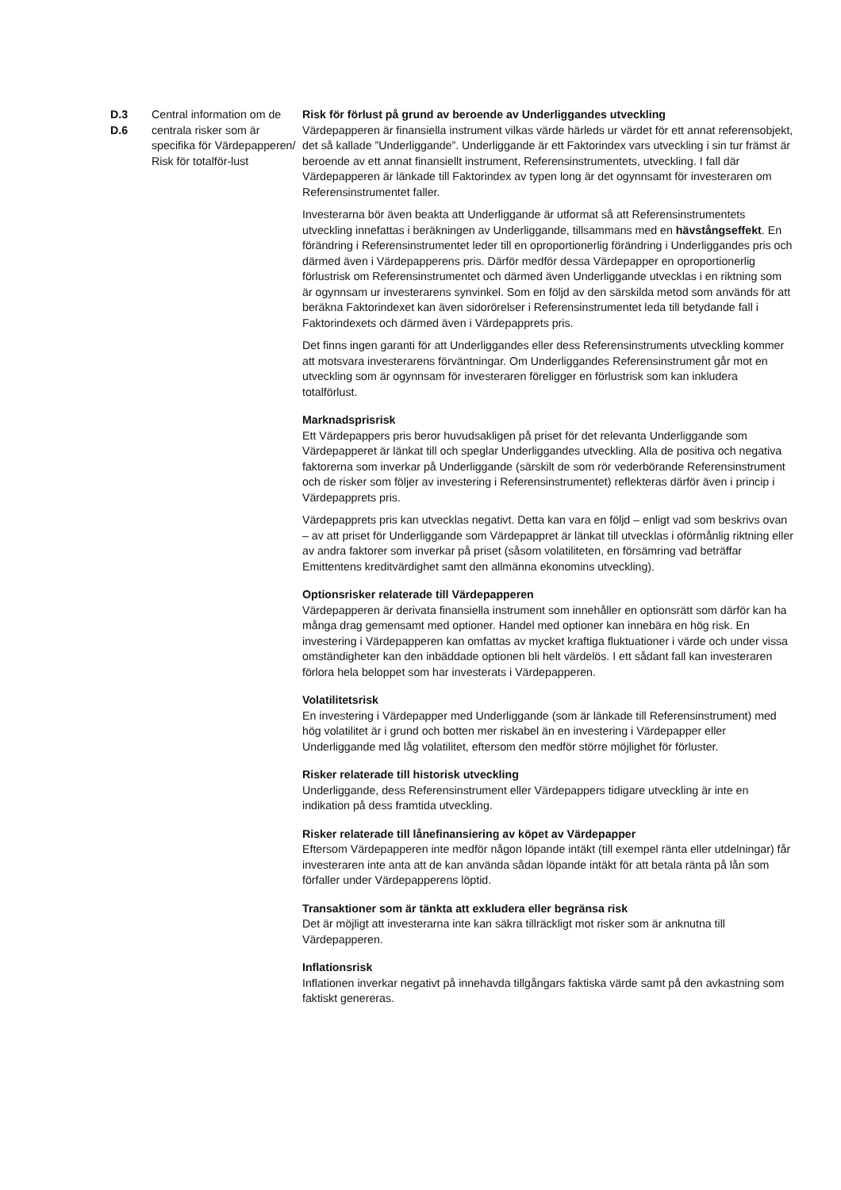D.3
D.6
Central information om de centrala risker som är specifika för Värdepapperen/ Risk för totalför-lust
Risk för förlust på grund av beroende av Underliggandes utveckling
Värdepapperen är finansiella instrument vilkas värde härleds ur värdet för ett annat referensobjekt, det så kallade ”Underliggande”. Underliggande är ett Faktorindex vars utveckling i sin tur främst är beroende av ett annat finansiellt instrument, Referensinstrumentets, utveckling. I fall där Värdepapperen är länkade till Faktorindex av typen long är det ogynnsamt för investeraren om Referensinstrumentet faller.
Investerarna bör även beakta att Underliggande är utformat så att Referensinstrumentets utveckling innefattas i beräkningen av Underliggande, tillsammans med en hävstångseffekt. En förändring i Referensinstrumentet leder till en oproportionerlig förändring i Underliggandes pris och därmed även i Värdepapperens pris. Därför medför dessa Värdepapper en oproportionerlig förlustrisk om Referensinstrumentet och därmed även Underliggande utvecklas i en riktning som är ogynnsam ur investerarens synvinkel. Som en följd av den särskilda metod som används för att beräkna Faktorindexet kan även sidorörelser i Referensinstrumentet leda till betydande fall i Faktorindexets och därmed även i Värdepapprets pris.
Det finns ingen garanti för att Underliggandes eller dess Referensinstruments utveckling kommer att motsvara investerarens förväntningar. Om Underliggandes Referensinstrument går mot en utveckling som är ogynnsam för investeraren föreligger en förlustrisk som kan inkludera totalförlust.
Marknadsprisrisk
Ett Värdepappers pris beror huvudsakligen på priset för det relevanta Underliggande som Värdepapperet är länkat till och speglar Underliggandes utveckling. Alla de positiva och negativa faktorerna som inverkar på Underliggande (särskilt de som rör vederbörande Referensinstrument och de risker som följer av investering i Referensinstrumentet) reflekteras därför även i princip i Värdepapprets pris.
Värdepapprets pris kan utvecklas negativt. Detta kan vara en följd – enligt vad som beskrivs ovan – av att priset för Underliggande som Värdepappret är länkat till utvecklas i oförmånlig riktning eller av andra faktorer som inverkar på priset (såsom volatiliteten, en försämring vad beträffar Emittentens kreditvärdighet samt den allmänna ekonomins utveckling).
Optionsrisker relaterade till Värdepapperen
Värdepapperen är derivata finansiella instrument som innehåller en optionsrätt som därför kan ha många drag gemensamt med optioner. Handel med optioner kan innebära en hög risk. En investering i Värdepapperen kan omfattas av mycket kraftiga fluktuationer i värde och under vissa omständigheter kan den inbäddade optionen bli helt värdelös. I ett sådant fall kan investeraren förlora hela beloppet som har investerats i Värdepapperen.
Volatilitetsrisk
En investering i Värdepapper med Underliggande (som är länkade till Referensinstrument) med hög volatilitet är i grund och botten mer riskabel än en investering i Värdepapper eller Underliggande med låg volatilitet, eftersom den medför större möjlighet för förluster.
Risker relaterade till historisk utveckling
Underliggande, dess Referensinstrument eller Värdepappers tidigare utveckling är inte en indikation på dess framtida utveckling.
Risker relaterade till lånefinansiering av köpet av Värdepapper
Eftersom Värdepapperen inte medför någon löpande intäkt (till exempel ränta eller utdelningar) får investeraren inte anta att de kan använda sådan löpande intäkt för att betala ränta på lån som förfaller under Värdepapperens löptid.
Transaktioner som är tänkta att exkludera eller begränsa risk
Det är möjligt att investerarna inte kan säkra tillräckligt mot risker som är anknutna till Värdepapperen.
Inflationsrisk
Inflationen inverkar negativt på innehavda tillgångars faktiska värde samt på den avkastning som faktiskt genereras.